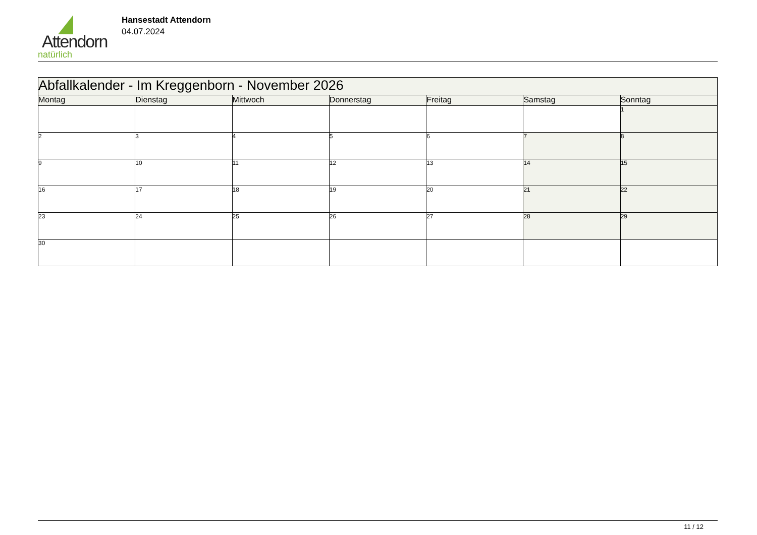Attendorn
natürlich
Hansestadt Attendorn
04.07.2024
| Abfallkalender - Im Kreggenborn - November 2026 | | | | | | |
| --- | --- | --- | --- | --- | --- | --- |
| Montag | Dienstag | Mittwoch | Donnerstag | Freitag | Samstag | Sonntag |
| | | | | | | 1 |
| 2 | 3 | 4 | 5 | 6 | 7 | 8 |
| 9 | 10 | 11 | 12 | 13 | 14 | 15 |
| 16 | 17 | 18 | 19 | 20 | 21 | 22 |
| 23 | 24 | 25 | 26 | 27 | 28 | 29 |
| 30 | | | | | | |
11 / 12